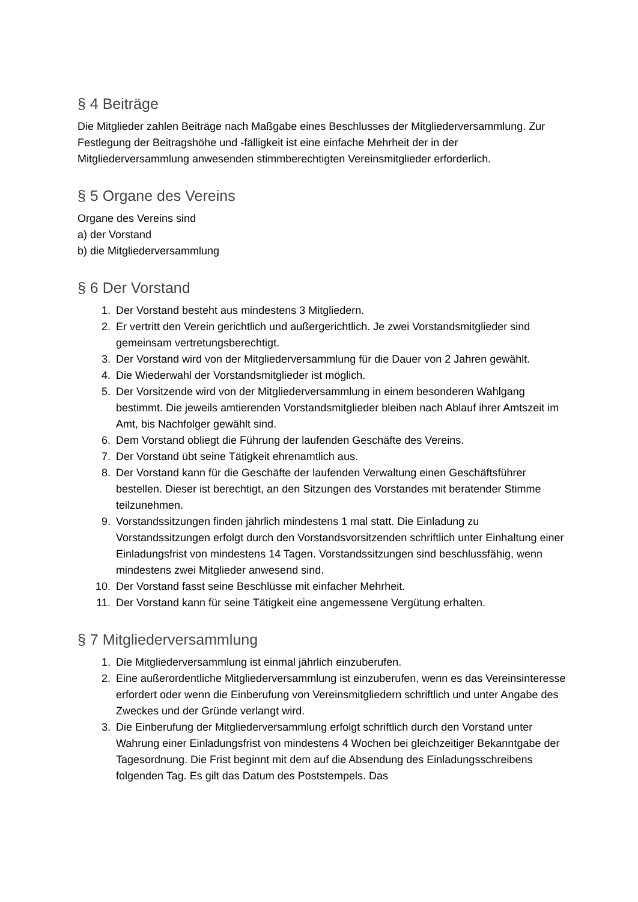§ 4 Beiträge
Die Mitglieder zahlen Beiträge nach Maßgabe eines Beschlusses der Mitgliederversammlung. Zur Festlegung der Beitragshöhe und -fälligkeit ist eine einfache Mehrheit der in der Mitgliederversammlung anwesenden stimmberechtigten Vereinsmitglieder erforderlich.
§ 5 Organe des Vereins
Organe des Vereins sind
a) der Vorstand
b) die Mitgliederversammlung
§ 6 Der Vorstand
1. Der Vorstand besteht aus mindestens 3 Mitgliedern.
2. Er vertritt den Verein gerichtlich und außergerichtlich. Je zwei Vorstandsmitglieder sind gemeinsam vertretungsberechtigt.
3. Der Vorstand wird von der Mitgliederversammlung für die Dauer von 2 Jahren gewählt.
4. Die Wiederwahl der Vorstandsmitglieder ist möglich.
5. Der Vorsitzende wird von der Mitgliederversammlung in einem besonderen Wahlgang bestimmt. Die jeweils amtierenden Vorstandsmitglieder bleiben nach Ablauf ihrer Amtszeit im Amt, bis Nachfolger gewählt sind.
6. Dem Vorstand obliegt die Führung der laufenden Geschäfte des Vereins.
7. Der Vorstand übt seine Tätigkeit ehrenamtlich aus.
8. Der Vorstand kann für die Geschäfte der laufenden Verwaltung einen Geschäftsführer bestellen. Dieser ist berechtigt, an den Sitzungen des Vorstandes mit beratender Stimme teilzunehmen.
9. Vorstandssitzungen finden jährlich mindestens 1 mal statt. Die Einladung zu Vorstandssitzungen erfolgt durch den Vorstandsvorsitzenden schriftlich unter Einhaltung einer Einladungsfrist von mindestens 14 Tagen. Vorstandssitzungen sind beschlussfähig, wenn mindestens zwei Mitglieder anwesend sind.
10. Der Vorstand fasst seine Beschlüsse mit einfacher Mehrheit.
11. Der Vorstand kann für seine Tätigkeit eine angemessene Vergütung erhalten.
§ 7 Mitgliederversammlung
1. Die Mitgliederversammlung ist einmal jährlich einzuberufen.
2. Eine außerordentliche Mitgliederversammlung ist einzuberufen, wenn es das Vereinsinteresse erfordert oder wenn die Einberufung von Vereinsmitgliedern schriftlich und unter Angabe des Zweckes und der Gründe verlangt wird.
3. Die Einberufung der Mitgliederversammlung erfolgt schriftlich durch den Vorstand unter Wahrung einer Einladungsfrist von mindestens 4 Wochen bei gleichzeitiger Bekanntgabe der Tagesordnung. Die Frist beginnt mit dem auf die Absendung des Einladungsschreibens folgenden Tag. Es gilt das Datum des Poststempels. Das